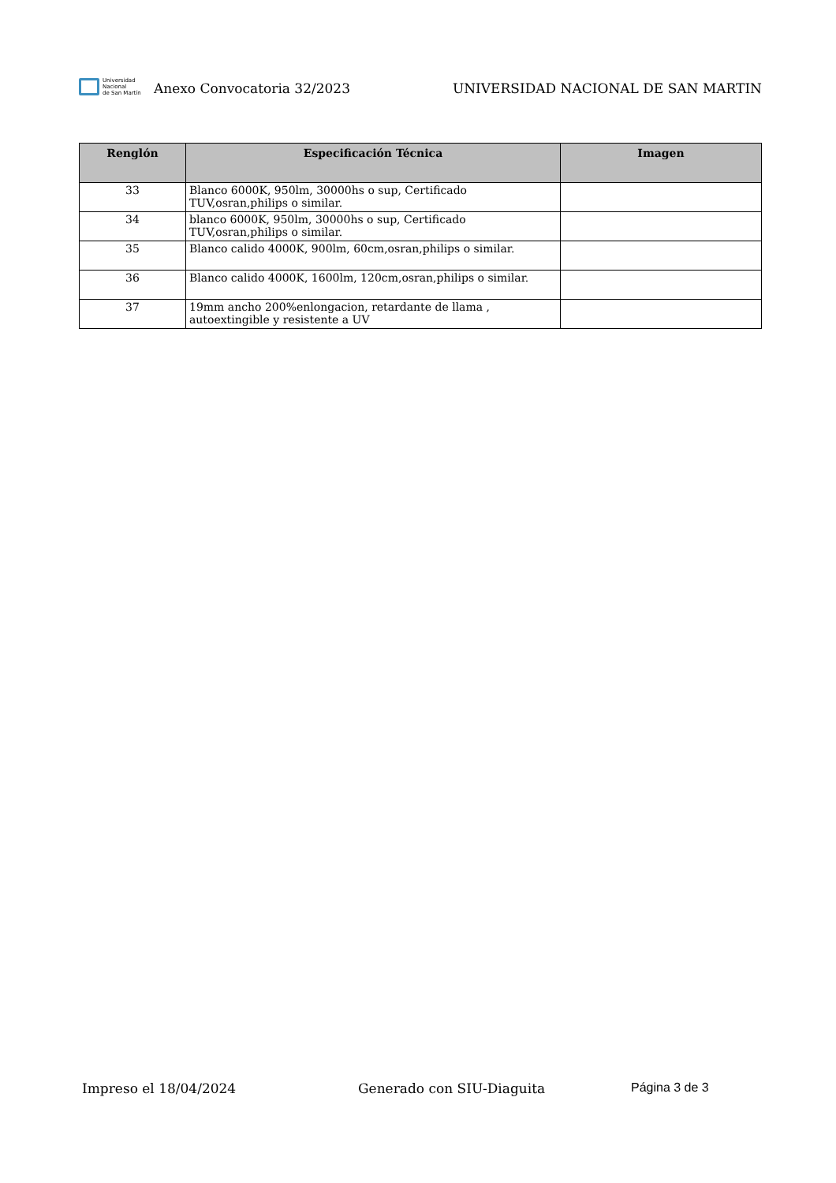Universidad
Nacional
de San Martín
Anexo Convocatoria 32/2023
UNIVERSIDAD NACIONAL DE SAN MARTIN
| Renglón | Especificación Técnica | Imagen |
| --- | --- | --- |
| 33 | Blanco 6000K, 950lm, 30000hs o sup, Certificado TUV,osran,philips o similar. | |
| 34 | blanco 6000K, 950lm, 30000hs o sup, Certificado TUV,osran,philips o similar. | |
| 35 | Blanco calido 4000K, 900lm, 60cm,osran,philips o similar. | |
| 36 | Blanco calido 4000K, 1600lm, 120cm,osran,philips o similar. | |
| 37 | 19mm ancho 200%enlongacion, retardante de llama , autoextingible y resistente a UV | |
Impreso el 18/04/2024 Generado con SIU-Diaguita Página 3 de 3